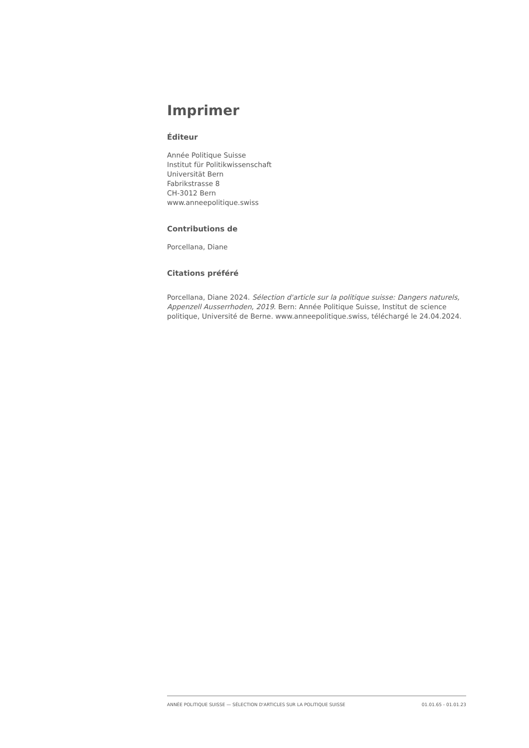Imprimer
Éditeur
Année Politique Suisse
Institut für Politikwissenschaft
Universität Bern
Fabrikstrasse 8
CH-3012 Bern
www.anneepolitique.swiss
Contributions de
Porcellana, Diane
Citations préféré
Porcellana, Diane 2024. Sélection d'article sur la politique suisse: Dangers naturels, Appenzell Ausserrhoden, 2019. Bern: Année Politique Suisse, Institut de science politique, Université de Berne. www.anneepolitique.swiss, téléchargé le 24.04.2024.
ANNÉE POLITIQUE SUISSE — SÉLECTION D'ARTICLES SUR LA POLITIQUE SUISSE 01.01.65 - 01.01.23